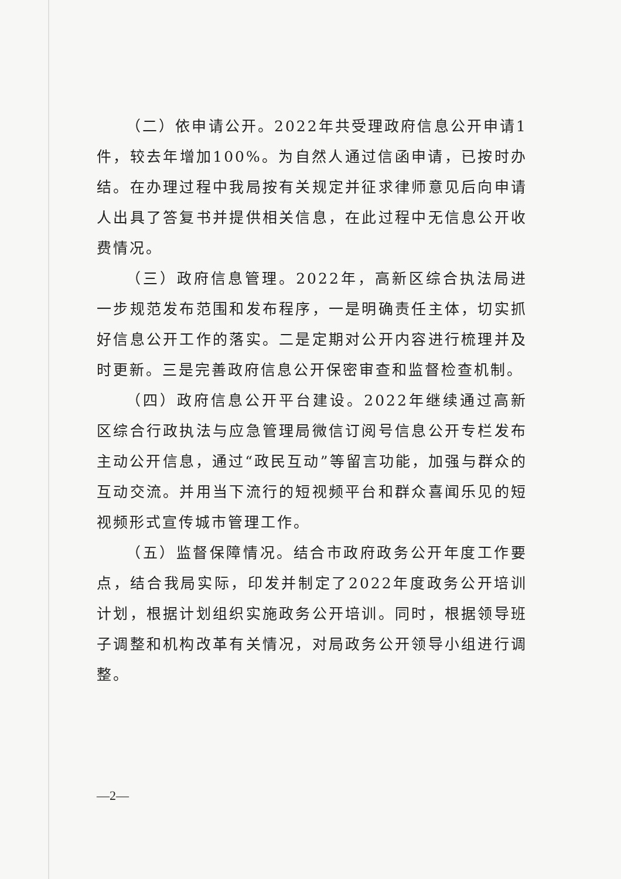（二）依申请公开。2022年共受理政府信息公开申请1件，较去年增加100%。为自然人通过信函申请，已按时办结。在办理过程中我局按有关规定并征求律师意见后向申请人出具了答复书并提供相关信息，在此过程中无信息公开收费情况。
（三）政府信息管理。2022年，高新区综合执法局进一步规范发布范围和发布程序，一是明确责任主体，切实抓好信息公开工作的落实。二是定期对公开内容进行梳理并及时更新。三是完善政府信息公开保密审查和监督检查机制。
（四）政府信息公开平台建设。2022年继续通过高新区综合行政执法与应急管理局微信订阅号信息公开专栏发布主动公开信息，通过“政民互动”等留言功能，加强与群众的互动交流。并用当下流行的短视频平台和群众喜闻乐见的短视频形式宣传城市管理工作。
（五）监督保障情况。结合市政府政务公开年度工作要点，结合我局实际，印发并制定了2022年度政务公开培训计划，根据计划组织实施政务公开培训。同时，根据领导班子调整和机构改革有关情况，对局政务公开领导小组进行调整。
—2—